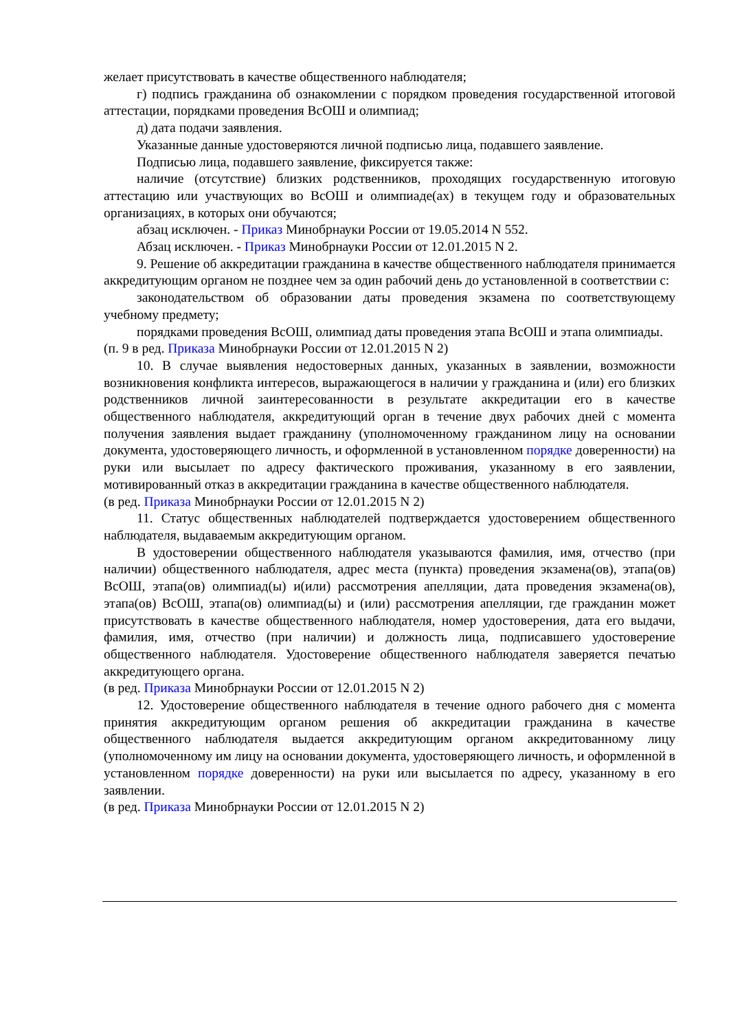желает присутствовать в качестве общественного наблюдателя;
г) подпись гражданина об ознакомлении с порядком проведения государственной итоговой аттестации, порядками проведения ВсОШ и олимпиад;
д) дата подачи заявления.
Указанные данные удостоверяются личной подписью лица, подавшего заявление.
Подписью лица, подавшего заявление, фиксируется также:
наличие (отсутствие) близких родственников, проходящих государственную итоговую аттестацию или участвующих во ВсОШ и олимпиаде(ах) в текущем году и образовательных организациях, в которых они обучаются;
абзац исключен. - Приказ Минобрнауки России от 19.05.2014 N 552.
Абзац исключен. - Приказ Минобрнауки России от 12.01.2015 N 2.
9. Решение об аккредитации гражданина в качестве общественного наблюдателя принимается аккредитующим органом не позднее чем за один рабочий день до установленной в соответствии с:
законодательством об образовании даты проведения экзамена по соответствующему учебному предмету;
порядками проведения ВсОШ, олимпиад даты проведения этапа ВсОШ и этапа олимпиады.
(п. 9 в ред. Приказа Минобрнауки России от 12.01.2015 N 2)
10. В случае выявления недостоверных данных, указанных в заявлении, возможности возникновения конфликта интересов, выражающегося в наличии у гражданина и (или) его близких родственников личной заинтересованности в результате аккредитации его в качестве общественного наблюдателя, аккредитующий орган в течение двух рабочих дней с момента получения заявления выдает гражданину (уполномоченному гражданином лицу на основании документа, удостоверяющего личность, и оформленной в установленном порядке доверенности) на руки или высылает по адресу фактического проживания, указанному в его заявлении, мотивированный отказ в аккредитации гражданина в качестве общественного наблюдателя.
(в ред. Приказа Минобрнауки России от 12.01.2015 N 2)
11. Статус общественных наблюдателей подтверждается удостоверением общественного наблюдателя, выдаваемым аккредитующим органом.
В удостоверении общественного наблюдателя указываются фамилия, имя, отчество (при наличии) общественного наблюдателя, адрес места (пункта) проведения экзамена(ов), этапа(ов) ВсОШ, этапа(ов) олимпиад(ы) и(или) рассмотрения апелляции, дата проведения экзамена(ов), этапа(ов) ВсОШ, этапа(ов) олимпиад(ы) и (или) рассмотрения апелляции, где гражданин может присутствовать в качестве общественного наблюдателя, номер удостоверения, дата его выдачи, фамилия, имя, отчество (при наличии) и должность лица, подписавшего удостоверение общественного наблюдателя. Удостоверение общественного наблюдателя заверяется печатью аккредитующего органа.
(в ред. Приказа Минобрнауки России от 12.01.2015 N 2)
12. Удостоверение общественного наблюдателя в течение одного рабочего дня с момента принятия аккредитующим органом решения об аккредитации гражданина в качестве общественного наблюдателя выдается аккредитующим органом аккредитованному лицу (уполномоченному им лицу на основании документа, удостоверяющего личность, и оформленной в установленном порядке доверенности) на руки или высылается по адресу, указанному в его заявлении.
(в ред. Приказа Минобрнауки России от 12.01.2015 N 2)